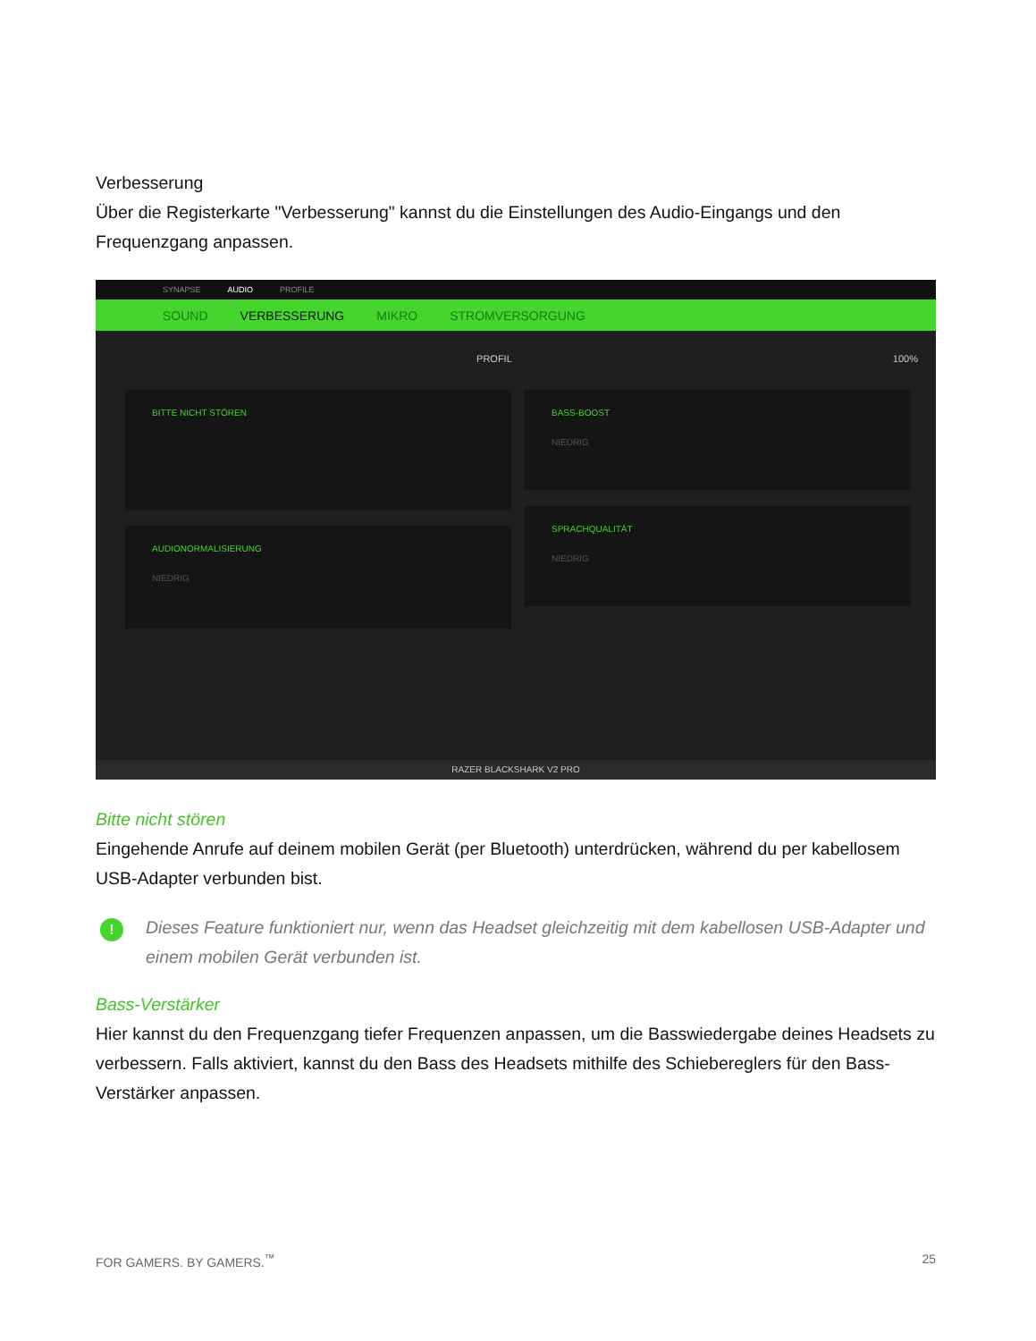Verbesserung
Über die Registerkarte "Verbesserung" kannst du die Einstellungen des Audio-Eingangs und den Frequenzgang anpassen.
SYNAPSE AUDIO PROFILE
SOUND VERBESSERUNG MIKRO STROMVERSORGUNG
PROFIL 100%
BITTE NICHT STÖREN
BASS-BOOST
NIEDRIG
AUDIONORMALISIERUNG
NIEDRIG
SPRACHQUALITÄT
NIEDRIG
RAZER BLACKSHARK V2 PRO
Bitte nicht stören
Eingehende Anrufe auf deinem mobilen Gerät (per Bluetooth) unterdrücken, während du per kabellosem USB-Adapter verbunden bist.
!
Dieses Feature funktioniert nur, wenn das Headset gleichzeitig mit dem kabellosen USB-Adapter und einem mobilen Gerät verbunden ist.
Bass-Verstärker
Hier kannst du den Frequenzgang tiefer Frequenzen anpassen, um die Basswiedergabe deines Headsets zu verbessern. Falls aktiviert, kannst du den Bass des Headsets mithilfe des Schiebereglers für den Bass-Verstärker anpassen.
FOR GAMERS. BY GAMERS.<sup>™</sup> 25